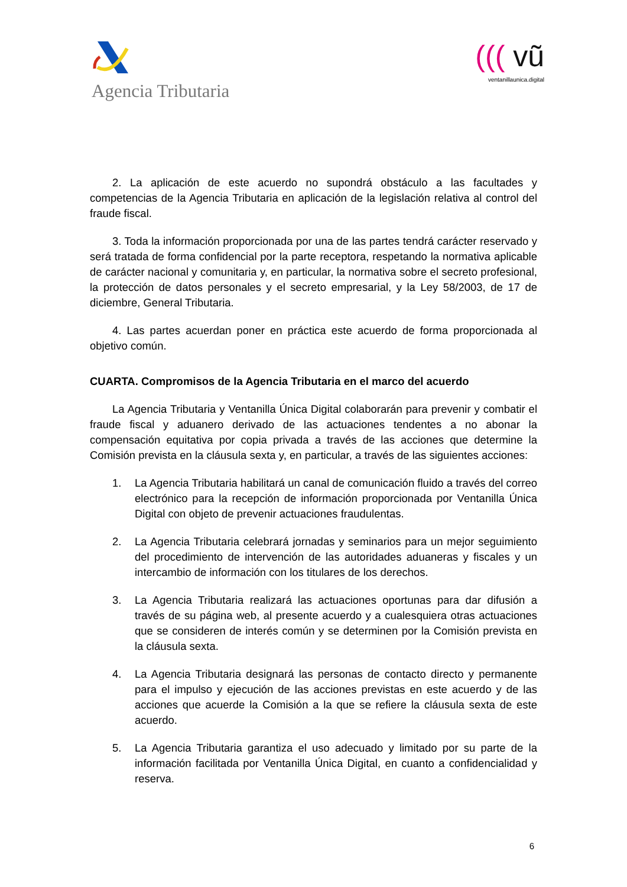Agencia Tributaria
((( vũ
ventanillaunica.digital
2. La aplicación de este acuerdo no supondrá obstáculo a las facultades y competencias de la Agencia Tributaria en aplicación de la legislación relativa al control del fraude fiscal.
3. Toda la información proporcionada por una de las partes tendrá carácter reservado y será tratada de forma confidencial por la parte receptora, respetando la normativa aplicable de carácter nacional y comunitaria y, en particular, la normativa sobre el secreto profesional, la protección de datos personales y el secreto empresarial, y la Ley 58/2003, de 17 de diciembre, General Tributaria.
4. Las partes acuerdan poner en práctica este acuerdo de forma proporcionada al objetivo común.
CUARTA. Compromisos de la Agencia Tributaria en el marco del acuerdo
La Agencia Tributaria y Ventanilla Única Digital colaborarán para prevenir y combatir el fraude fiscal y aduanero derivado de las actuaciones tendentes a no abonar la compensación equitativa por copia privada a través de las acciones que determine la Comisión prevista en la cláusula sexta y, en particular, a través de las siguientes acciones:
1. La Agencia Tributaria habilitará un canal de comunicación fluido a través del correo electrónico para la recepción de información proporcionada por Ventanilla Única Digital con objeto de prevenir actuaciones fraudulentas.
2. La Agencia Tributaria celebrará jornadas y seminarios para un mejor seguimiento del procedimiento de intervención de las autoridades aduaneras y fiscales y un intercambio de información con los titulares de los derechos.
3. La Agencia Tributaria realizará las actuaciones oportunas para dar difusión a través de su página web, al presente acuerdo y a cualesquiera otras actuaciones que se consideren de interés común y se determinen por la Comisión prevista en la cláusula sexta.
4. La Agencia Tributaria designará las personas de contacto directo y permanente para el impulso y ejecución de las acciones previstas en este acuerdo y de las acciones que acuerde la Comisión a la que se refiere la cláusula sexta de este acuerdo.
5. La Agencia Tributaria garantiza el uso adecuado y limitado por su parte de la información facilitada por Ventanilla Única Digital, en cuanto a confidencialidad y reserva.
6